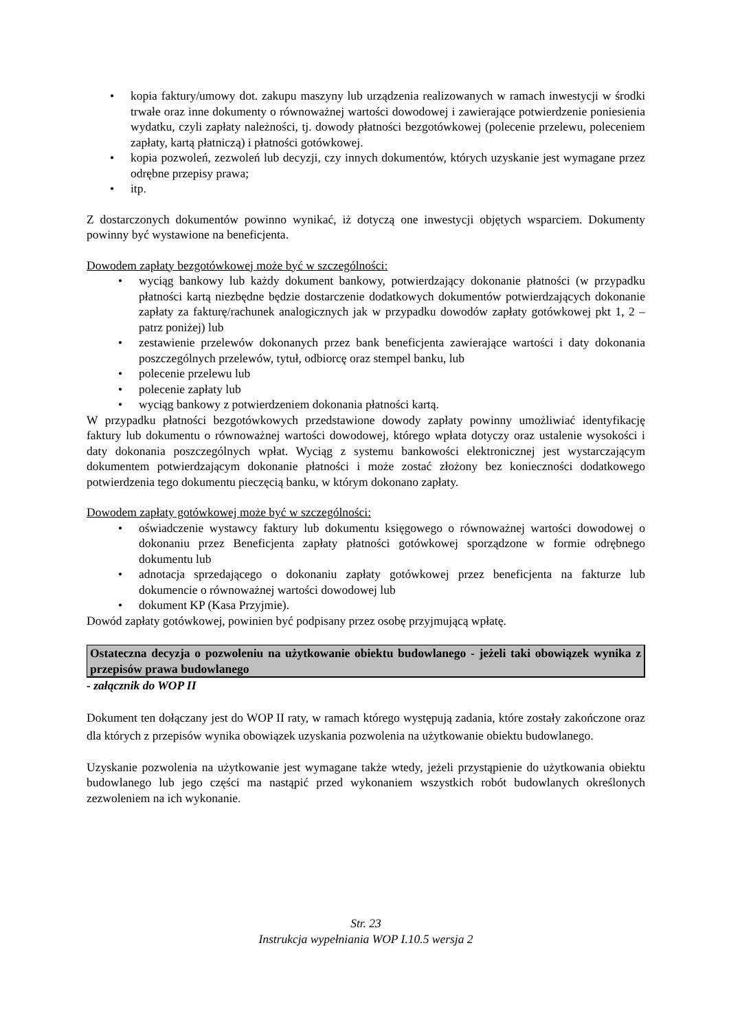• kopia faktury/umowy dot. zakupu maszyny lub urządzenia realizowanych w ramach inwestycji w środki trwałe oraz inne dokumenty o równoważnej wartości dowodowej i zawierające potwierdzenie poniesienia wydatku, czyli zapłaty należności, tj. dowody płatności bezgotówkowej (polecenie przelewu, poleceniem zapłaty, kartą płatniczą) i płatności gotówkowej.
• kopia pozwoleń, zezwoleń lub decyzji, czy innych dokumentów, których uzyskanie jest wymagane przez odrębne przepisy prawa;
• itp.
Z dostarczonych dokumentów powinno wynikać, iż dotyczą one inwestycji objętych wsparciem. Dokumenty powinny być wystawione na beneficjenta.
Dowodem zapłaty bezgotówkowej może być w szczególności:
• wyciąg bankowy lub każdy dokument bankowy, potwierdzający dokonanie płatności (w przypadku płatności kartą niezbędne będzie dostarczenie dodatkowych dokumentów potwierdzających dokonanie zapłaty za fakturę/rachunek analogicznych jak w przypadku dowodów zapłaty gotówkowej pkt 1, 2 – patrz poniżej) lub
• zestawienie przelewów dokonanych przez bank beneficjenta zawierające wartości i daty dokonania poszczególnych przelewów, tytuł, odbiorcę oraz stempel banku, lub
• polecenie przelewu lub
• polecenie zapłaty lub
• wyciąg bankowy z potwierdzeniem dokonania płatności kartą.
W przypadku płatności bezgotówkowych przedstawione dowody zapłaty powinny umożliwiać identyfikację faktury lub dokumentu o równoważnej wartości dowodowej, którego wpłata dotyczy oraz ustalenie wysokości i daty dokonania poszczególnych wpłat. Wyciąg z systemu bankowości elektronicznej jest wystarczającym dokumentem potwierdzającym dokonanie płatności i może zostać złożony bez konieczności dodatkowego potwierdzenia tego dokumentu pieczęcią banku, w którym dokonano zapłaty.
Dowodem zapłaty gotówkowej może być w szczególności:
• oświadczenie wystawcy faktury lub dokumentu księgowego o równoważnej wartości dowodowej o dokonaniu przez Beneficjenta zapłaty płatności gotówkowej sporządzone w formie odrębnego dokumentu lub
• adnotacja sprzedającego o dokonaniu zapłaty gotówkowej przez beneficjenta na fakturze lub dokumencie o równoważnej wartości dowodowej lub
• dokument KP (Kasa Przyjmie).
Dowód zapłaty gotówkowej, powinien być podpisany przez osobę przyjmującą wpłatę.
Ostateczna decyzja o pozwoleniu na użytkowanie obiektu budowlanego - jeżeli taki obowiązek wynika z przepisów prawa budowlanego
- załącznik do WOP II
Dokument ten dołączany jest do WOP II raty, w ramach którego występują zadania, które zostały zakończone oraz dla których z przepisów wynika obowiązek uzyskania pozwolenia na użytkowanie obiektu budowlanego.
Uzyskanie pozwolenia na użytkowanie jest wymagane także wtedy, jeżeli przystąpienie do użytkowania obiektu budowlanego lub jego części ma nastąpić przed wykonaniem wszystkich robót budowlanych określonych zezwoleniem na ich wykonanie.
Str. 23
Instrukcja wypełniania WOP I.10.5 wersja 2